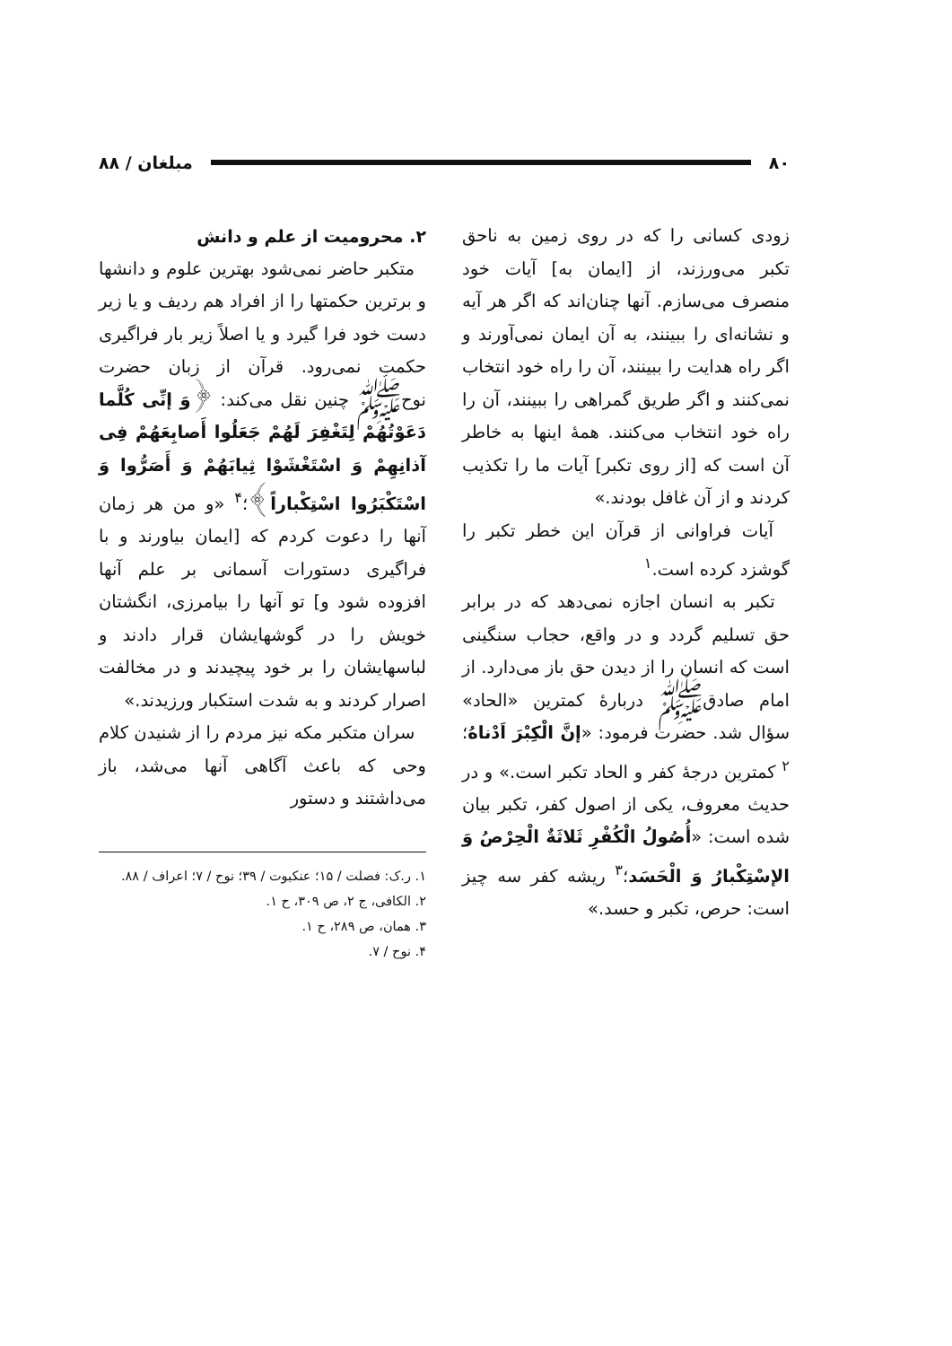۸۰ مبلغان / ۸۸
زودی کسانی را که در روی زمین به ناحق تکبر می‌ورزند، از [ایمان به] آیات خود منصرف می‌سازم. آنها چنان‌اند که اگر هر آیه و نشانه‌ای را ببینند، به آن ایمان نمی‌آورند و اگر راه هدایت را ببینند، آن را راه خود انتخاب نمی‌کنند و اگر طریق گمراهی را ببینند، آن را راه خود انتخاب می‌کنند. همهٔ اینها به خاطر آن است که [از روی تکبر] آیات ما را تکذیب کردند و از آن غافل بودند.»
آیات فراوانی از قرآن این خطر تکبر را گوشزد کرده است.<sup>۱</sup>
تکبر به انسان اجازه نمی‌دهد که در برابر حق تسلیم گردد و در واقع، حجاب سنگینی است که انسان را از دیدن حق باز می‌دارد. از امام صادق‌ﷺ دربارهٔ کمترین «الحاد» سؤال شد. حضرت فرمود: «إنَّ الْکِبْرَ اَدْناهُ؛<sup>۲</sup> کمترین درجهٔ کفر و الحاد تکبر است.» و در حدیث معروف، یکی از اصول کفر، تکبر بیان شده است: «أُصُولُ الْکُفْرِ ثَلاثَةٌ الْحِرْصُ وَ الإسْتِکْبارُ وَ الْحَسَد؛<sup>۳</sup> ریشه کفر سه چیز است: حرص، تکبر و حسد.»
۲. محرومیت از علم و دانش
متکبر حاضر نمی‌شود بهترین علوم و دانشها و برترین حکمتها را از افراد هم ردیف و یا زیر دست خود فرا گیرد و یا اصلاً زیر بار فراگیری حکمت نمی‌رود. قرآن از زبان حضرت نوح‌ﷺ چنین نقل می‌کند: ﴿وَ إنِّی کُلَّما دَعَوْتُهُمْ لِتَغْفِرَ لَهُمْ جَعَلُوا أَصابِعَهُمْ فِی آذانِهِمْ وَ اسْتَغْشَوْا ثِیابَهُمْ وَ أَصَرُّوا وَ اسْتَکْبَرُوا اسْتِکْباراً﴾؛<sup>۴</sup> «و من هر زمان آنها را دعوت کردم که [ایمان بیاورند و با فراگیری دستورات آسمانی بر علم آنها افزوده شود و] تو آنها را بیامرزی، انگشتان خویش را در گوشهایشان قرار دادند و لباسهایشان را بر خود پیچیدند و در مخالفت اصرار کردند و به شدت استکبار ورزیدند.»
سران متکبر مکه نیز مردم را از شنیدن کلام وحی که باعث آگاهی آنها می‌شد، باز می‌داشتند و دستور
۱. ر.ک: فصلت / ۱۵؛ عنکبوت / ۳۹؛ نوح / ۷؛ اعراف / ۸۸.
۲. الکافی، ج ۲، ص ۳۰۹، ح ۱.
۳. همان، ص ۲۸۹، ح ۱.
۴. نوح / ۷.